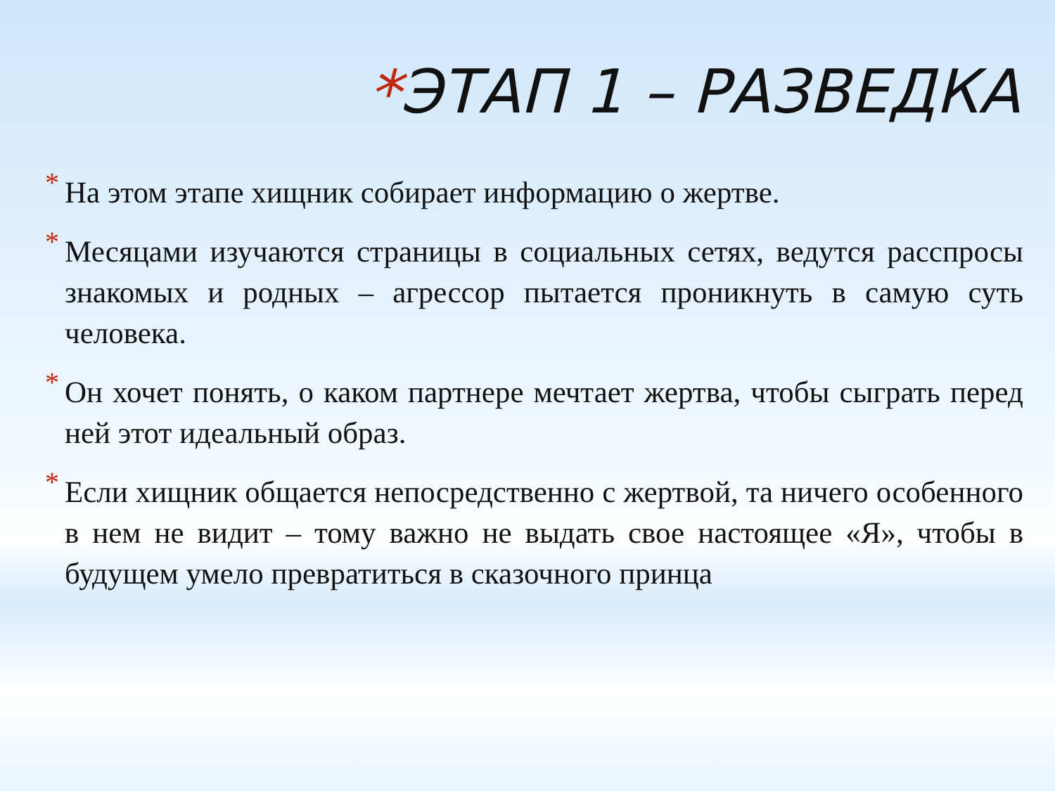*ЭТАП 1 – РАЗВЕДКА
* На этом этапе хищник собирает информацию о жертве.
* Месяцами изучаются страницы в социальных сетях, ведутся расспросы знакомых и родных – агрессор пытается проникнуть в самую суть человека.
* Он хочет понять, о каком партнере мечтает жертва, чтобы сыграть перед ней этот идеальный образ.
* Если хищник общается непосредственно с жертвой, та ничего особенного в нем не видит – тому важно не выдать свое настоящее «Я», чтобы в будущем умело превратиться в сказочного принца